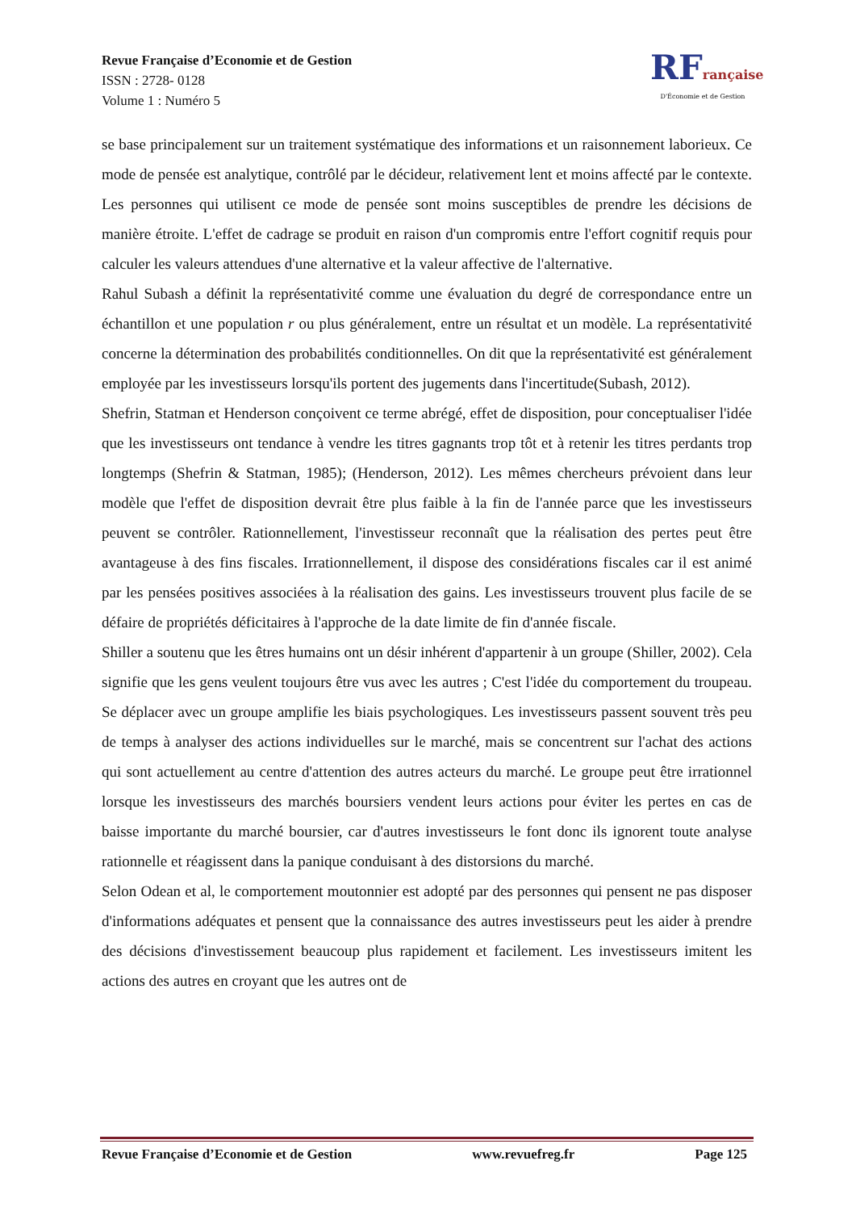Revue Française d’Economie et de Gestion
ISSN : 2728- 0128
Volume 1 : Numéro 5
RFrançaise
D'Économie et de Gestion
se base principalement sur un traitement systématique des informations et un raisonnement laborieux. Ce mode de pensée est analytique, contrôlé par le décideur, relativement lent et moins affecté par le contexte. Les personnes qui utilisent ce mode de pensée sont moins susceptibles de prendre les décisions de manière étroite. L'effet de cadrage se produit en raison d'un compromis entre l'effort cognitif requis pour calculer les valeurs attendues d'une alternative et la valeur affective de l'alternative.
Rahul Subash a définit la représentativité comme une évaluation du degré de correspondance entre un échantillon et une population r ou plus généralement, entre un résultat et un modèle. La représentativité concerne la détermination des probabilités conditionnelles. On dit que la représentativité est généralement employée par les investisseurs lorsqu'ils portent des jugements dans l'incertitude(Subash, 2012).
Shefrin, Statman et Henderson conçoivent ce terme abrégé, effet de disposition, pour conceptualiser l'idée que les investisseurs ont tendance à vendre les titres gagnants trop tôt et à retenir les titres perdants trop longtemps (Shefrin & Statman, 1985); (Henderson, 2012). Les mêmes chercheurs prévoient dans leur modèle que l'effet de disposition devrait être plus faible à la fin de l'année parce que les investisseurs peuvent se contrôler. Rationnellement, l'investisseur reconnaît que la réalisation des pertes peut être avantageuse à des fins fiscales. Irrationnellement, il dispose des considérations fiscales car il est animé par les pensées positives associées à la réalisation des gains. Les investisseurs trouvent plus facile de se défaire de propriétés déficitaires à l'approche de la date limite de fin d'année fiscale.
Shiller a soutenu que les êtres humains ont un désir inhérent d'appartenir à un groupe (Shiller, 2002). Cela signifie que les gens veulent toujours être vus avec les autres ; C'est l'idée du comportement du troupeau. Se déplacer avec un groupe amplifie les biais psychologiques. Les investisseurs passent souvent très peu de temps à analyser des actions individuelles sur le marché, mais se concentrent sur l'achat des actions qui sont actuellement au centre d'attention des autres acteurs du marché. Le groupe peut être irrationnel lorsque les investisseurs des marchés boursiers vendent leurs actions pour éviter les pertes en cas de baisse importante du marché boursier, car d'autres investisseurs le font donc ils ignorent toute analyse rationnelle et réagissent dans la panique conduisant à des distorsions du marché.
Selon Odean et al, le comportement moutonnier est adopté par des personnes qui pensent ne pas disposer d'informations adéquates et pensent que la connaissance des autres investisseurs peut les aider à prendre des décisions d'investissement beaucoup plus rapidement et facilement. Les investisseurs imitent les actions des autres en croyant que les autres ont de
Revue Française d’Economie et de Gestion www.revuefreg.fr Page 125